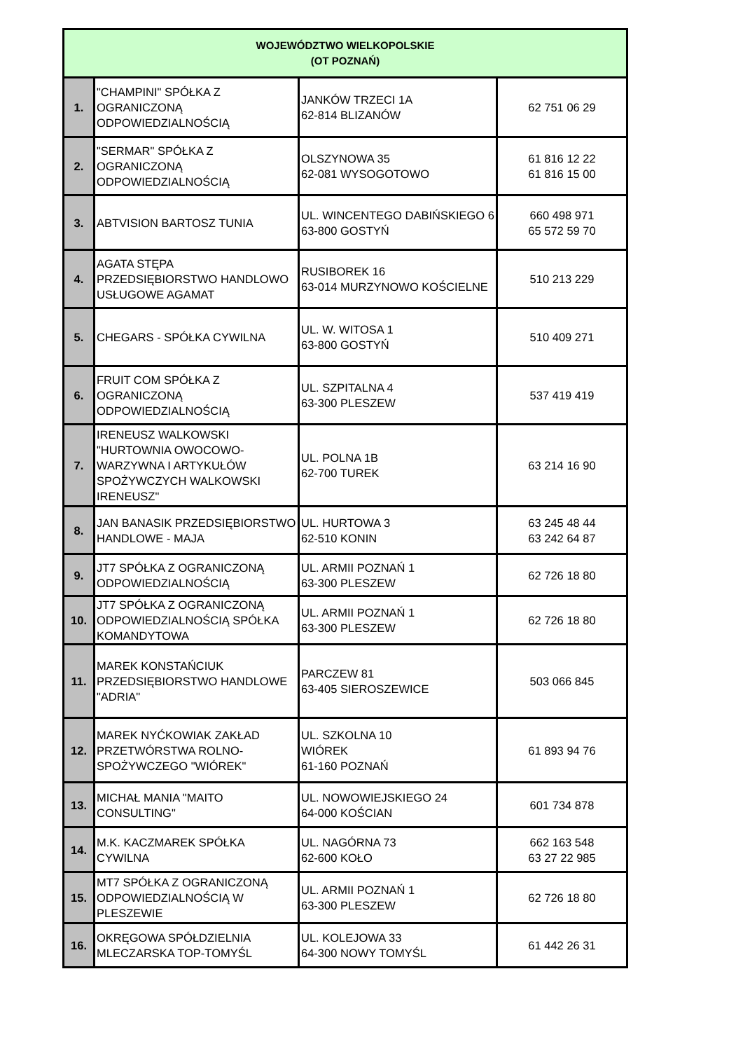| WOJEWÓDZTWO WIELKOPOLSKIE (OT POZNAŃ) | | | |
| --- | --- | --- | --- |
| 1. | "CHAMPINI" SPÓŁKA Z OGRANICZONĄ ODPOWIEDZIALNOŚCIĄ | JANKÓW TRZECI 1A 62-814 BLIZANÓW | 62 751 06 29 |
| 2. | "SERMAR" SPÓŁKA Z OGRANICZONĄ ODPOWIEDZIALNOŚCIĄ | OLSZYNOWA 35 62-081 WYSOGOTOWO | 61 816 12 22 61 816 15 00 |
| 3. | ABTVISION BARTOSZ TUNIA | UL. WINCENTEGO DABIŃSKIEGO 6 63-800 GOSTYŃ | 660 498 971 65 572 59 70 |
| 4. | AGATA STĘPA PRZEDSIĘBIORSTWO HANDLOWO USŁUGOWE AGAMAT | RUSIBOREK 16 63-014 MURZYNOWO KOŚCIELNE | 510 213 229 |
| 5. | CHEGARS - SPÓŁKA CYWILNA | UL. W. WITOSA 1 63-800 GOSTYŃ | 510 409 271 |
| 6. | FRUIT COM SPÓŁKA Z OGRANICZONĄ ODPOWIEDZIALNOŚCIĄ | UL. SZPITALNA 4 63-300 PLESZEW | 537 419 419 |
| 7. | IRENEUSZ WALKOWSKI "HURTOWNIA OWOCOWO-WARZYWNA I ARTYKUŁÓW SPOŻYWCZYCH WALKOWSKI IRENEUSZ" | UL. POLNA 1B 62-700 TUREK | 63 214 16 90 |
| 8. | JAN BANASIK PRZEDSIĘBIORSTWO HANDLOWE - MAJA | UL. HURTOWA 3 62-510 KONIN | 63 245 48 44 63 242 64 87 |
| 9. | JT7 SPÓŁKA Z OGRANICZONĄ ODPOWIEDZIALNOŚCIĄ | UL. ARMII POZNAŃ 1 63-300 PLESZEW | 62 726 18 80 |
| 10. | JT7 SPÓŁKA Z OGRANICZONĄ ODPOWIEDZIALNOŚCIĄ SPÓŁKA KOMANDYTOWA | UL. ARMII POZNAŃ 1 63-300 PLESZEW | 62 726 18 80 |
| 11. | MAREK KONSTAŃCIUK PRZEDSIĘBIORSTWO HANDLOWE "ADRIA" | PARCZEW 81 63-405 SIEROSZEWICE | 503 066 845 |
| 12. | MAREK NYĆKOWIAK ZAKŁAD PRZETWÓRSTWA ROLNO-SPOŻYWCZEGO "WIÓREK" | UL. SZKOLNA 10 WIÓREK 61-160 POZNAŃ | 61 893 94 76 |
| 13. | MICHAŁ MANIA "MAITO CONSULTING" | UL. NOWOWIEJSKIEGO 24 64-000 KOŚCIAN | 601 734 878 |
| 14. | M.K. KACZMAREK SPÓŁKA CYWILNA | UL. NAGÓRNA 73 62-600 KOŁO | 662 163 548 63 27 22 985 |
| 15. | MT7 SPÓŁKA Z OGRANICZONĄ ODPOWIEDZIALNOŚCIĄ W PLESZEWIE | UL. ARMII POZNAŃ 1 63-300 PLESZEW | 62 726 18 80 |
| 16. | OKRĘGOWA SPÓŁDZIELNIA MLECZARSKA TOP-TOMYŚL | UL. KOLEJOWA 33 64-300 NOWY TOMYŚL | 61 442 26 31 |